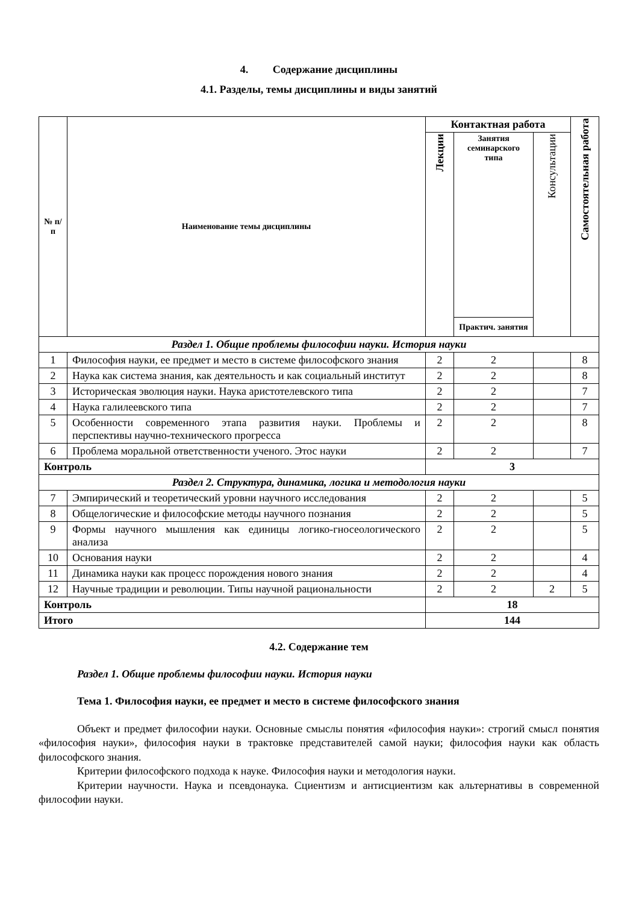4. Содержание дисциплины
4.1. Разделы, темы дисциплины и виды занятий
| № п/п | Наименование темы дисциплины | Контактная работа | | | Самостоятельная работа |
| --- | --- | --- | --- | --- | --- |
| | | Лекции | Занятия семинарского типа | Консультации | |
| | | | Практич. занятия | | |
| Раздел 1. Общие проблемы философии науки. История науки | | | | | |
| 1 | Философия науки, ее предмет и место в системе философского знания | 2 | 2 | | 8 |
| 2 | Наука как система знания, как деятельность и как социальный институт | 2 | 2 | | 8 |
| 3 | Историческая эволюция науки. Наука аристотелевского типа | 2 | 2 | | 7 |
| 4 | Наука галилеевского типа | 2 | 2 | | 7 |
| 5 | Особенности современного этапа развития науки. Проблемы и перспективы научно-технического прогресса | 2 | 2 | | 8 |
| 6 | Проблема моральной ответственности ученого. Этос науки | 2 | 2 | | 7 |
| Контроль | | 3 | | | |
| Раздел 2. Структура, динамика, логика и методология науки | | | | | |
| 7 | Эмпирический и теоретический уровни научного исследования | 2 | 2 | | 5 |
| 8 | Общелогические и философские методы научного познания | 2 | 2 | | 5 |
| 9 | Формы научного мышления как единицы логико-гносеологического анализа | 2 | 2 | | 5 |
| 10 | Основания науки | 2 | 2 | | 4 |
| 11 | Динамика науки как процесс порождения нового знания | 2 | 2 | | 4 |
| 12 | Научные традиции и революции. Типы научной рациональности | 2 | 2 | 2 | 5 |
| Контроль | | 18 | | | |
| Итого | | 144 | | | |
4.2. Содержание тем
Раздел 1. Общие проблемы философии науки. История науки
Тема 1. Философия науки, ее предмет и место в системе философского знания
Объект и предмет философии науки. Основные смыслы понятия «философия науки»: строгий смысл понятия «философия науки», философия науки в трактовке представителей самой науки; философия науки как область философского знания.
Критерии философского подхода к науке. Философия науки и методология науки.
Критерии научности. Наука и псевдонаука. Сциентизм и антисциентизм как альтернативы в современной философии науки.